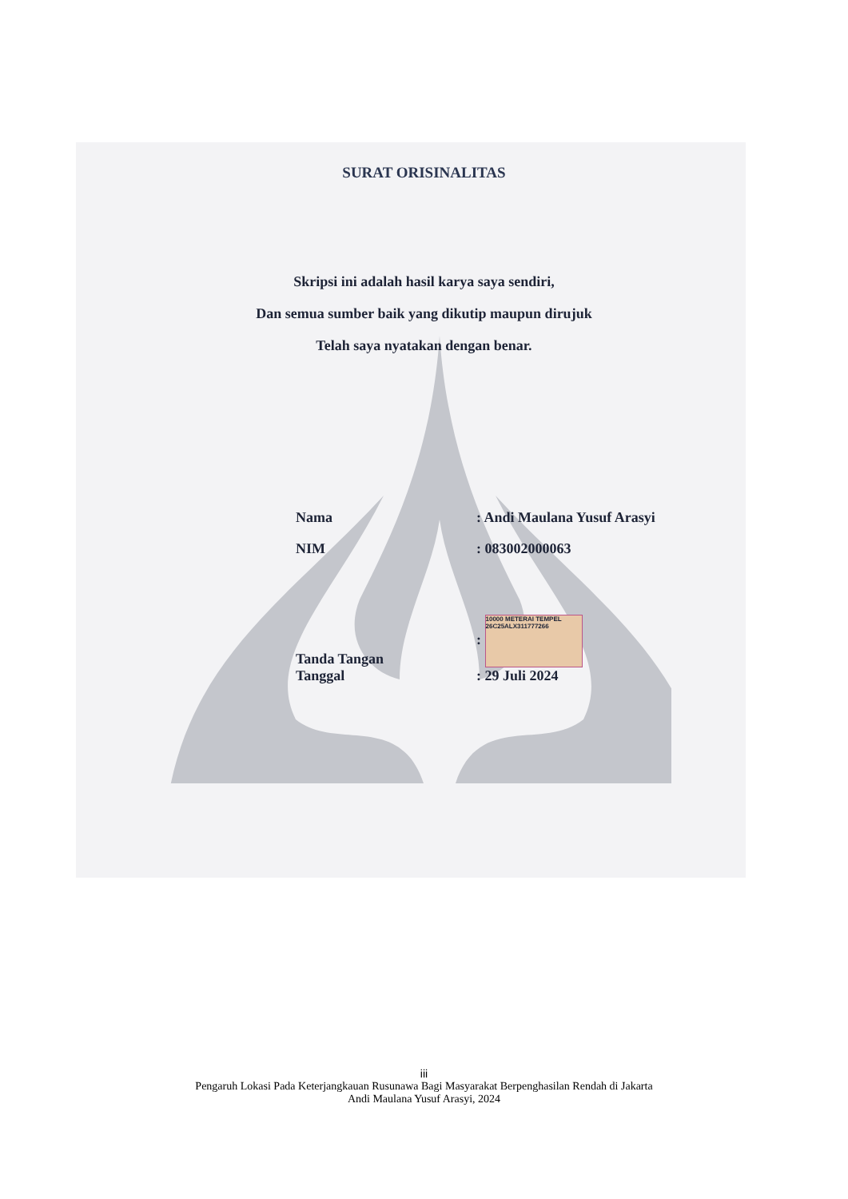SURAT ORISINALITAS
Skripsi ini adalah hasil karya saya sendiri,
Dan semua sumber baik yang dikutip maupun dirujuk
Telah saya nyatakan dengan benar.
| Nama | : Andi Maulana Yusuf Arasyi |
| NIM | : 083002000063 |
| Tanda Tangan | : 10000 METERAI TEMPEL 26C25ALX311777266 |
| Tanggal | : 29 Juli 2024 |
iii
Pengaruh Lokasi Pada Keterjangkauan Rusunawa Bagi Masyarakat Berpenghasilan Rendah di Jakarta
Andi Maulana Yusuf Arasyi, 2024